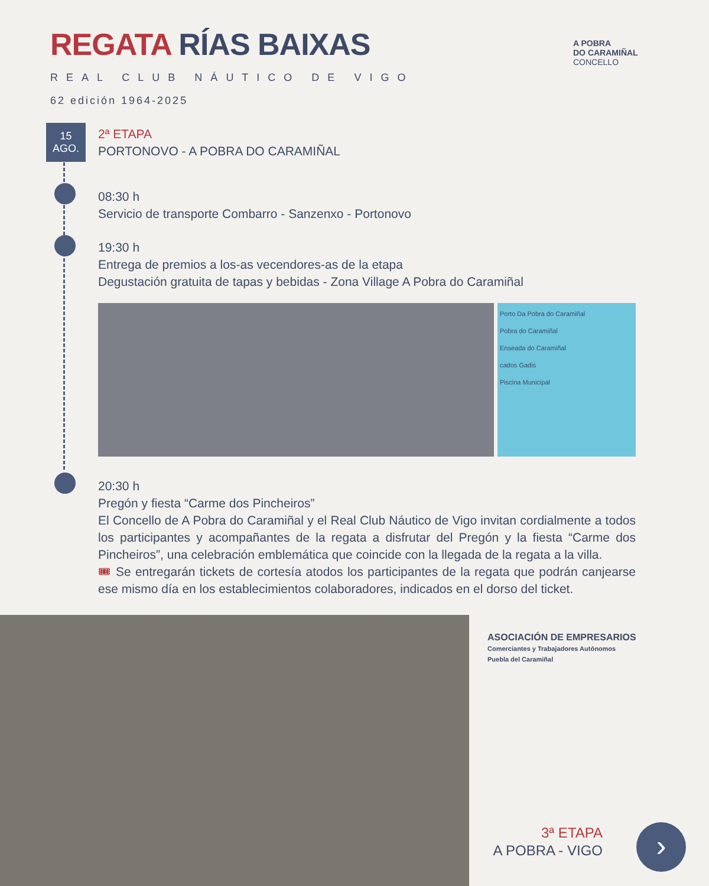REGATA RÍAS BAIXAS
REAL CLUB NÁUTICO DE VIGO
62 edición 1964-2025
A POBRA
DO CARAMIÑAL
CONCELLO
15
AGO.
2ª ETAPA
PORTONOVO - A POBRA DO CARAMIÑAL
08:30 h
Servicio de transporte Combarro - Sanzenxo - Portonovo
19:30 h
Entrega de premios a los-as vecendores-as de la etapa
Degustación gratuita de tapas y bebidas - Zona Village A Pobra do Caramiñal
Porto Da Pobra do Caramiñal
Pobra do Caramiñal
Enseada do Caramiñal
cados Gadis
Piscina Municipal
20:30 h
Pregón y fiesta “Carme dos Pincheiros”
El Concello de A Pobra do Caramiñal y el Real Club Náutico de Vigo invitan cordialmente a todos los participantes y acompañantes de la regata a disfrutar del Pregón y la fiesta “Carme dos Pincheiros”, una celebración emblemática que coincide con la llegada de la regata a la villa.
🎟 Se entregarán tickets de cortesía atodos los participantes de la regata que podrán canjearse ese mismo día en los establecimientos colaboradores, indicados en el dorso del ticket.
ASOCIACIÓN DE EMPRESARIOS
Comerciantes y Trabajadores Autónomos
Puebla del Caramiñal
3ª ETAPA
A POBRA - VIGO
›